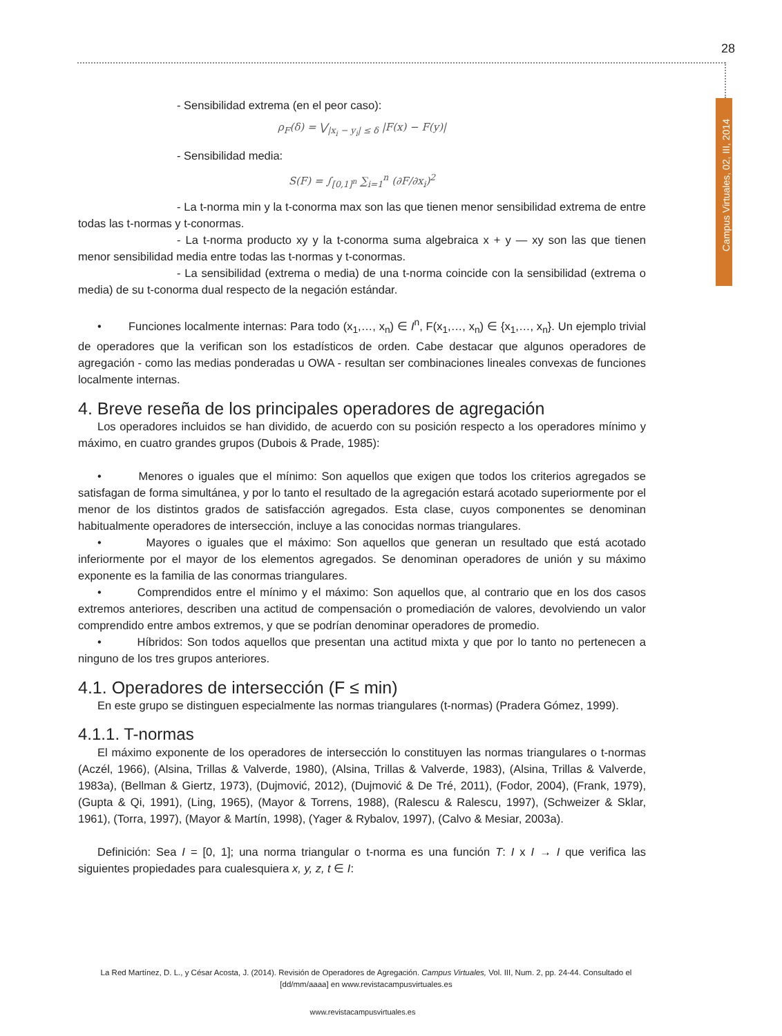28
Campus Virtuales, 02, III, 2014
- Sensibilidad extrema (en el peor caso):
ρ<sub>F</sub>(δ) = ⋁<sub>|x<sub>i</sub> − y<sub>i</sub>| ≤ δ</sub> |F(x) − F(y)|
- Sensibilidad media:
S(F) = ∫<sub>[0,1]<sup>n</sup></sub> ∑<sub>i=1</sub><sup>n</sup> (∂F/∂x<sub>i</sub>)<sup>2</sup>
- La t-norma min y la t-conorma max son las que tienen menor sensibilidad extrema de entre todas las t-normas y t-conormas.
- La t-norma producto xy y la t-conorma suma algebraica x + y — xy son las que tienen menor sensibilidad media entre todas las t-normas y t-conormas.
- La sensibilidad (extrema o media) de una t-norma coincide con la sensibilidad (extrema o media) de su t-conorma dual respecto de la negación estándar.
• Funciones localmente internas: Para todo (x<sub>1</sub>,…, x<sub>n</sub>) ∈ I<sup>n</sup>, F(x<sub>1</sub>,…, x<sub>n</sub>) ∈ {x<sub>1</sub>,…, x<sub>n</sub>}. Un ejemplo trivial de operadores que la verifican son los estadísticos de orden. Cabe destacar que algunos operadores de agregación - como las medias ponderadas u OWA - resultan ser combinaciones lineales convexas de funciones localmente internas.
4. Breve reseña de los principales operadores de agregación
Los operadores incluidos se han dividido, de acuerdo con su posición respecto a los operadores mínimo y máximo, en cuatro grandes grupos (Dubois & Prade, 1985):
• Menores o iguales que el mínimo: Son aquellos que exigen que todos los criterios agregados se satisfagan de forma simultánea, y por lo tanto el resultado de la agregación estará acotado superiormente por el menor de los distintos grados de satisfacción agregados. Esta clase, cuyos componentes se denominan habitualmente operadores de intersección, incluye a las conocidas normas triangulares.
• Mayores o iguales que el máximo: Son aquellos que generan un resultado que está acotado inferiormente por el mayor de los elementos agregados. Se denominan operadores de unión y su máximo exponente es la familia de las conormas triangulares.
• Comprendidos entre el mínimo y el máximo: Son aquellos que, al contrario que en los dos casos extremos anteriores, describen una actitud de compensación o promediación de valores, devolviendo un valor comprendido entre ambos extremos, y que se podrían denominar operadores de promedio.
• Híbridos: Son todos aquellos que presentan una actitud mixta y que por lo tanto no pertenecen a ninguno de los tres grupos anteriores.
4.1. Operadores de intersección (F ≤ min)
En este grupo se distinguen especialmente las normas triangulares (t-normas) (Pradera Gómez, 1999).
4.1.1. T-normas
El máximo exponente de los operadores de intersección lo constituyen las normas triangulares o t-normas (Aczél, 1966), (Alsina, Trillas & Valverde, 1980), (Alsina, Trillas & Valverde, 1983), (Alsina, Trillas & Valverde, 1983a), (Bellman & Giertz, 1973), (Dujmović, 2012), (Dujmović & De Tré, 2011), (Fodor, 2004), (Frank, 1979), (Gupta & Qi, 1991), (Ling, 1965), (Mayor & Torrens, 1988), (Ralescu & Ralescu, 1997), (Schweizer & Sklar, 1961), (Torra, 1997), (Mayor & Martín, 1998), (Yager & Rybalov, 1997), (Calvo & Mesiar, 2003a).
Definición: Sea I = [0, 1]; una norma triangular o t-norma es una función T: I x I → I que verifica las siguientes propiedades para cualesquiera x, y, z, t ∈ I:
La Red Martínez, D. L., y César Acosta, J. (2014). Revisión de Operadores de Agregación. Campus Virtuales, Vol. III, Num. 2, pp. 24-44. Consultado el [dd/mm/aaaa] en www.revistacampusvirtuales.es
www.revistacampusvirtuales.es